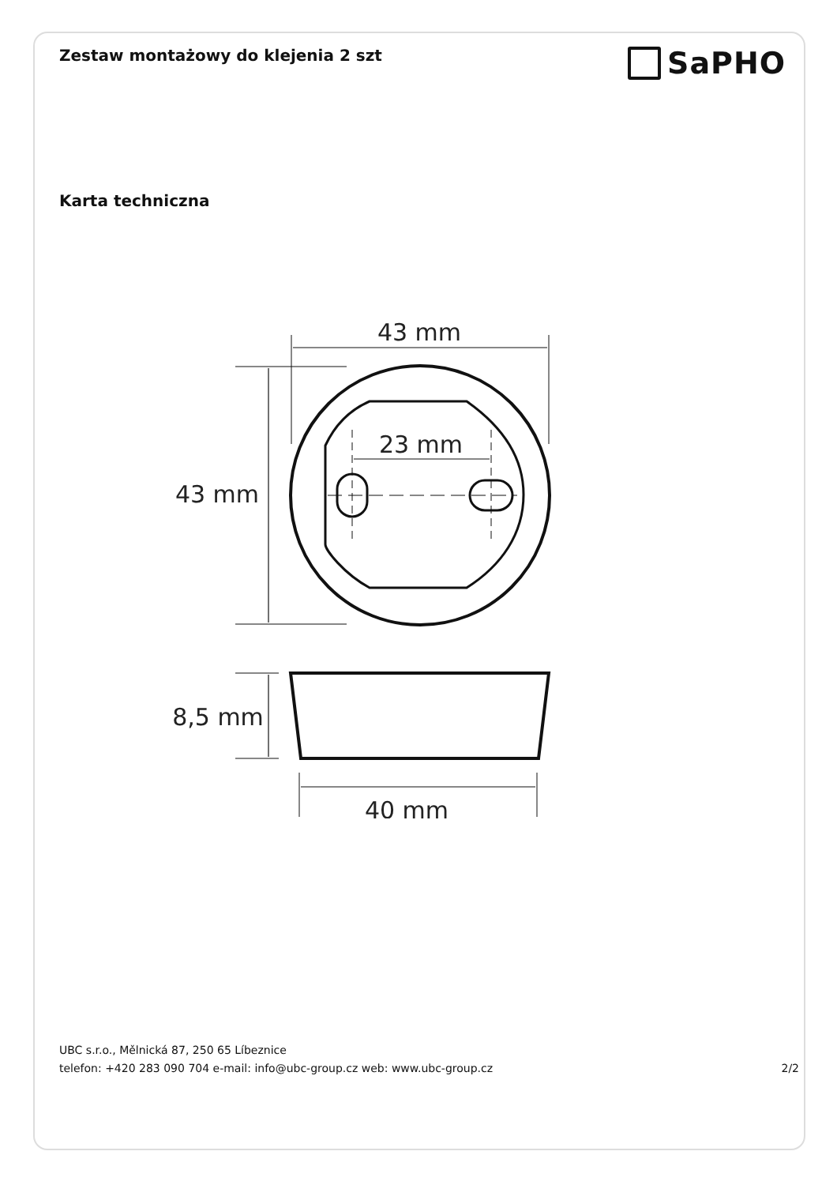Zestaw montażowy do klejenia 2 szt
SaPHO
Karta techniczna
43 mm
43 mm
23 mm
8,5 mm
40 mm
UBC s.r.o., Mělnická 87, 250 65 Líbeznice
telefon: +420 283 090 704 e-mail: info@ubc-group.cz web: www.ubc-group.cz 2/2